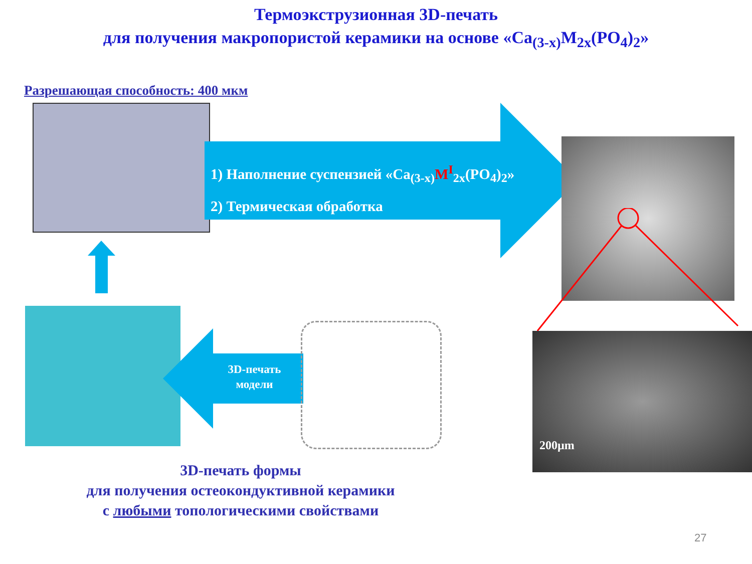Термоэкструзионная 3D-печать
для получения макропористой керамики на основе «Ca<sub>(3-x)</sub>M<sub>2x</sub>(PO<sub>4</sub>)<sub>2</sub>»
Разрешающая способность: 400 мкм
1) Наполнение суспензией «Ca<sub>(3-x)</sub>M<sup>I</sup><sub>2x</sub>(PO<sub>4</sub>)<sub>2</sub>»
2) Термическая обработка
200µm
3D-печать модели
3D-печать формы
для получения остеокондуктивной керамики
с любыми топологическими свойствами
27